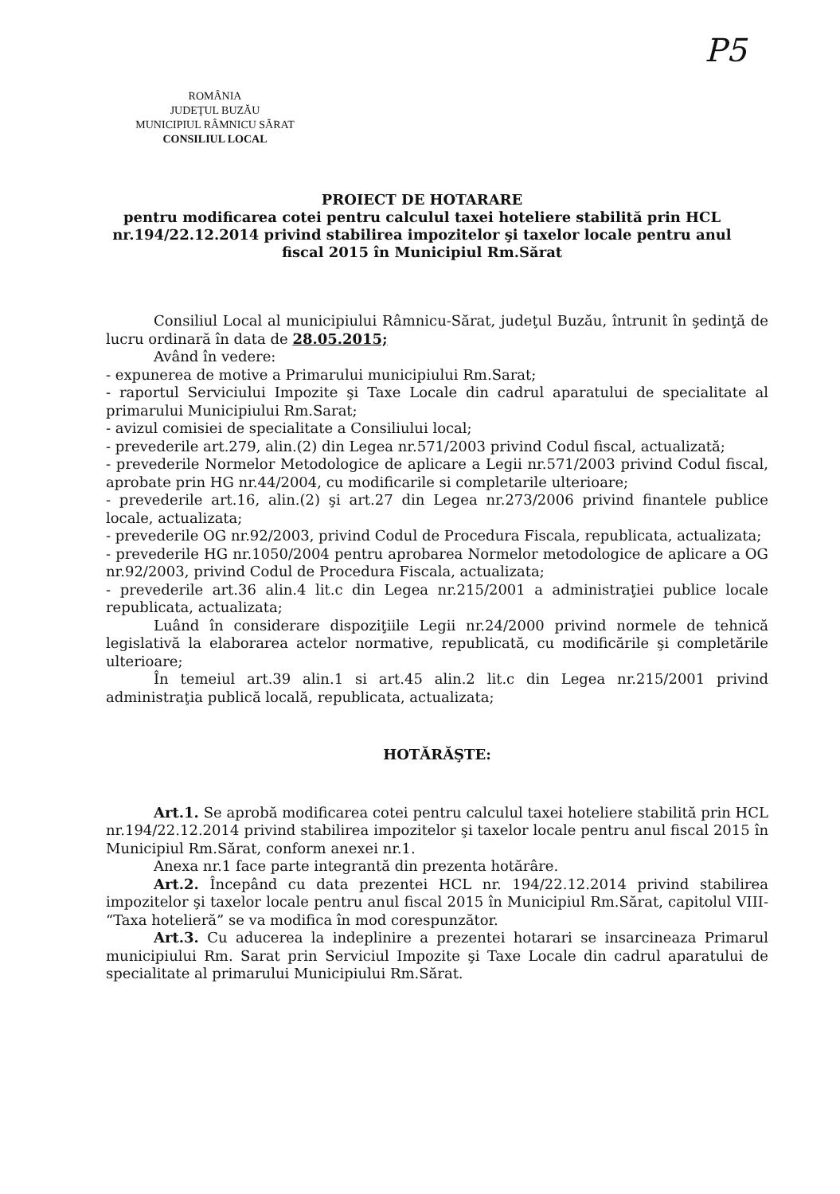P5
ROMÂNIA
JUDEŢUL BUZĂU
MUNICIPIUL RÂMNICU SĂRAT
CONSILIUL LOCAL
PROIECT DE HOTARARE
pentru modificarea cotei pentru calculul taxei hoteliere stabilită prin HCL nr.194/22.12.2014 privind stabilirea impozitelor şi taxelor locale pentru anul fiscal 2015 în Municipiul Rm.Sărat
Consiliul Local al municipiului Râmnicu-Sărat, judeţul Buzău, întrunit în şedinţă de lucru ordinară în data de 28.05.2015;
Având în vedere:
- expunerea de motive a Primarului municipiului Rm.Sarat;
- raportul Serviciului Impozite şi Taxe Locale din cadrul aparatului de specialitate al primarului Municipiului Rm.Sarat;
- avizul comisiei de specialitate a Consiliului local;
- prevederile art.279, alin.(2) din Legea nr.571/2003 privind Codul fiscal, actualizată;
- prevederile Normelor Metodologice de aplicare a Legii nr.571/2003 privind Codul fiscal, aprobate prin HG nr.44/2004, cu modificarile si completarile ulterioare;
- prevederile art.16, alin.(2) şi art.27 din Legea nr.273/2006 privind finantele publice locale, actualizata;
- prevederile OG nr.92/2003, privind Codul de Procedura Fiscala, republicata, actualizata;
- prevederile HG nr.1050/2004 pentru aprobarea Normelor metodologice de aplicare a OG nr.92/2003, privind Codul de Procedura Fiscala, actualizata;
- prevederile art.36 alin.4 lit.c din Legea nr.215/2001 a administraţiei publice locale republicata, actualizata;
Luând în considerare dispoziţiile Legii nr.24/2000 privind normele de tehnică legislativă la elaborarea actelor normative, republicată, cu modificările şi completările ulterioare;
În temeiul art.39 alin.1 si art.45 alin.2 lit.c din Legea nr.215/2001 privind administraţia publică locală, republicata, actualizata;
HOTĂRĂŞTE:
Art.1. Se aprobă modificarea cotei pentru calculul taxei hoteliere stabilită prin HCL nr.194/22.12.2014 privind stabilirea impozitelor şi taxelor locale pentru anul fiscal 2015 în Municipiul Rm.Sărat, conform anexei nr.1.
Anexa nr.1 face parte integrantă din prezenta hotărâre.
Art.2. Începând cu data prezentei HCL nr. 194/22.12.2014 privind stabilirea impozitelor şi taxelor locale pentru anul fiscal 2015 în Municipiul Rm.Sărat, capitolul VIII- “Taxa hotelieră” se va modifica în mod corespunzător.
Art.3. Cu aducerea la indeplinire a prezentei hotarari se insarcineaza Primarul municipiului Rm. Sarat prin Serviciul Impozite şi Taxe Locale din cadrul aparatului de specialitate al primarului Municipiului Rm.Sărat.